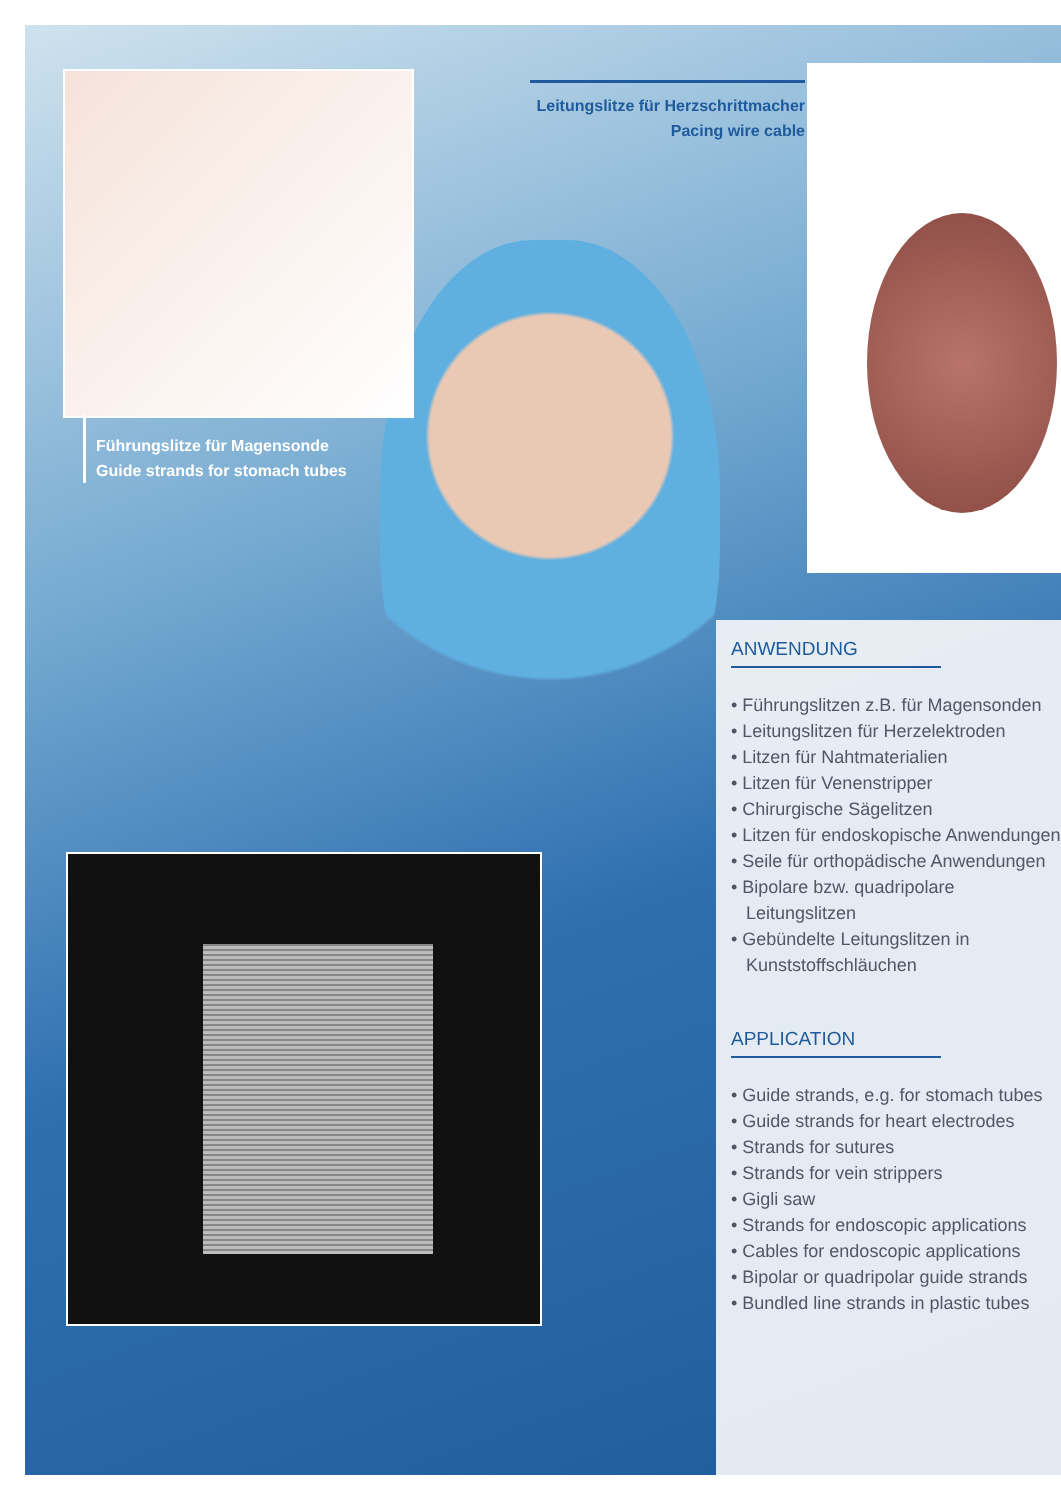Führungslitze für Magensonde
Guide strands for stomach tubes
Leitungslitze für Herzschrittmacher
Pacing wire cable
ANWENDUNG
• Führungslitzen z.B. für Magensonden
• Leitungslitzen für Herzelektroden
• Litzen für Nahtmaterialien
• Litzen für Venenstripper
• Chirurgische Sägelitzen
• Litzen für endoskopische Anwendungen
• Seile für orthopädische Anwendungen
• Bipolare bzw. quadripolare Leitungslitzen
• Gebündelte Leitungslitzen in Kunststoffschläuchen
APPLICATION
• Guide strands, e.g. for stomach tubes
• Guide strands for heart electrodes
• Strands for sutures
• Strands for vein strippers
• Gigli saw
• Strands for endoscopic applications
• Cables for endoscopic applications
• Bipolar or quadripolar guide strands
• Bundled line strands in plastic tubes